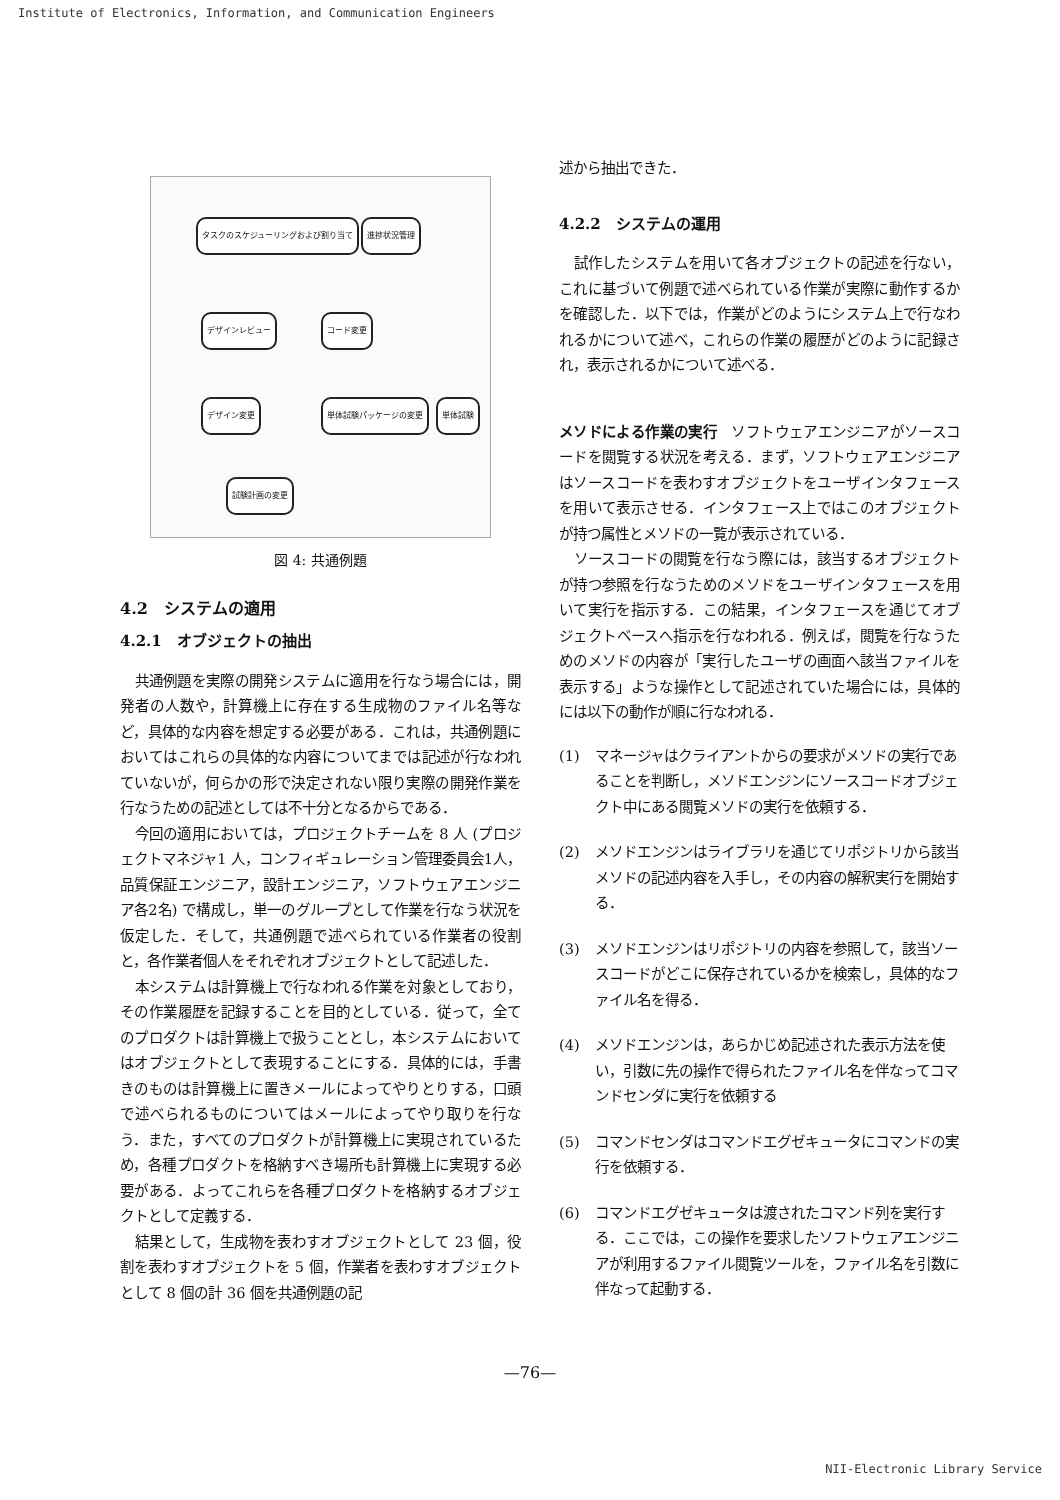Institute of Electronics, Information, and Communication Engineers
タスクのスケジューリングおよび割り当て
進捗状況管理
デザインレビュー コード変更
デザイン変更 単体試験パッケージの変更 単体試験
試験計画の変更
図 4: 共通例題
4.2　システムの適用
4.2.1　オブジェクトの抽出
共通例題を実際の開発システムに適用を行なう場合には，開発者の人数や，計算機上に存在する生成物のファイル名等など，具体的な内容を想定する必要がある．これは，共通例題においてはこれらの具体的な内容についてまでは記述が行なわれていないが，何らかの形で決定されない限り実際の開発作業を行なうための記述としては不十分となるからである．
今回の適用においては，プロジェクトチームを 8 人 (プロジェクトマネジャ1 人，コンフィギュレーション管理委員会1人，品質保証エンジニア，設計エンジニア，ソフトウェアエンジニア各2名) で構成し，単一のグループとして作業を行なう状況を仮定した．そして，共通例題で述べられている作業者の役割と，各作業者個人をそれぞれオブジェクトとして記述した．
本システムは計算機上で行なわれる作業を対象としており，その作業履歴を記録することを目的としている．従って，全てのプロダクトは計算機上で扱うこととし，本システムにおいてはオブジェクトとして表現することにする．具体的には，手書きのものは計算機上に置きメールによってやりとりする，口頭で述べられるものについてはメールによってやり取りを行なう．また，すべてのプロダクトが計算機上に実現されているため，各種プロダクトを格納すべき場所も計算機上に実現する必要がある．よってこれらを各種プロダクトを格納するオブジェクトとして定義する．
結果として，生成物を表わすオブジェクトとして 23 個，役割を表わすオブジェクトを 5 個，作業者を表わすオブジェクトとして 8 個の計 36 個を共通例題の記
述から抽出できた．
4.2.2　システムの運用
試作したシステムを用いて各オブジェクトの記述を行ない，これに基づいて例題で述べられている作業が実際に動作するかを確認した．以下では，作業がどのようにシステム上で行なわれるかについて述べ，これらの作業の履歴がどのように記録され，表示されるかについて述べる．
メソドによる作業の実行　ソフトウェアエンジニアがソースコードを閲覧する状況を考える．まず，ソフトウェアエンジニアはソースコードを表わすオブジェクトをユーザインタフェースを用いて表示させる．インタフェース上ではこのオブジェクトが持つ属性とメソドの一覧が表示されている．
ソースコードの閲覧を行なう際には，該当するオブジェクトが持つ参照を行なうためのメソドをユーザインタフェースを用いて実行を指示する．この結果，インタフェースを通じてオブジェクトベースへ指示を行なわれる．例えば，閲覧を行なうためのメソドの内容が「実行したユーザの画面へ該当ファイルを表示する」ような操作として記述されていた場合には，具体的には以下の動作が順に行なわれる．
(1) マネージャはクライアントからの要求がメソドの実行であることを判断し，メソドエンジンにソースコードオブジェクト中にある閲覧メソドの実行を依頼する．
(2) メソドエンジンはライブラリを通じてリポジトリから該当メソドの記述内容を入手し，その内容の解釈実行を開始する．
(3) メソドエンジンはリポジトリの内容を参照して，該当ソースコードがどこに保存されているかを検索し，具体的なファイル名を得る．
(4) メソドエンジンは，あらかじめ記述された表示方法を使い，引数に先の操作で得られたファイル名を伴なってコマンドセンダに実行を依頼する
(5) コマンドセンダはコマンドエグゼキュータにコマンドの実行を依頼する．
(6) コマンドエグゼキュータは渡されたコマンド列を実行する．ここでは，この操作を要求したソフトウェアエンジニアが利用するファイル閲覧ツールを，ファイル名を引数に伴なって起動する．
—76—
NII-Electronic Library Service